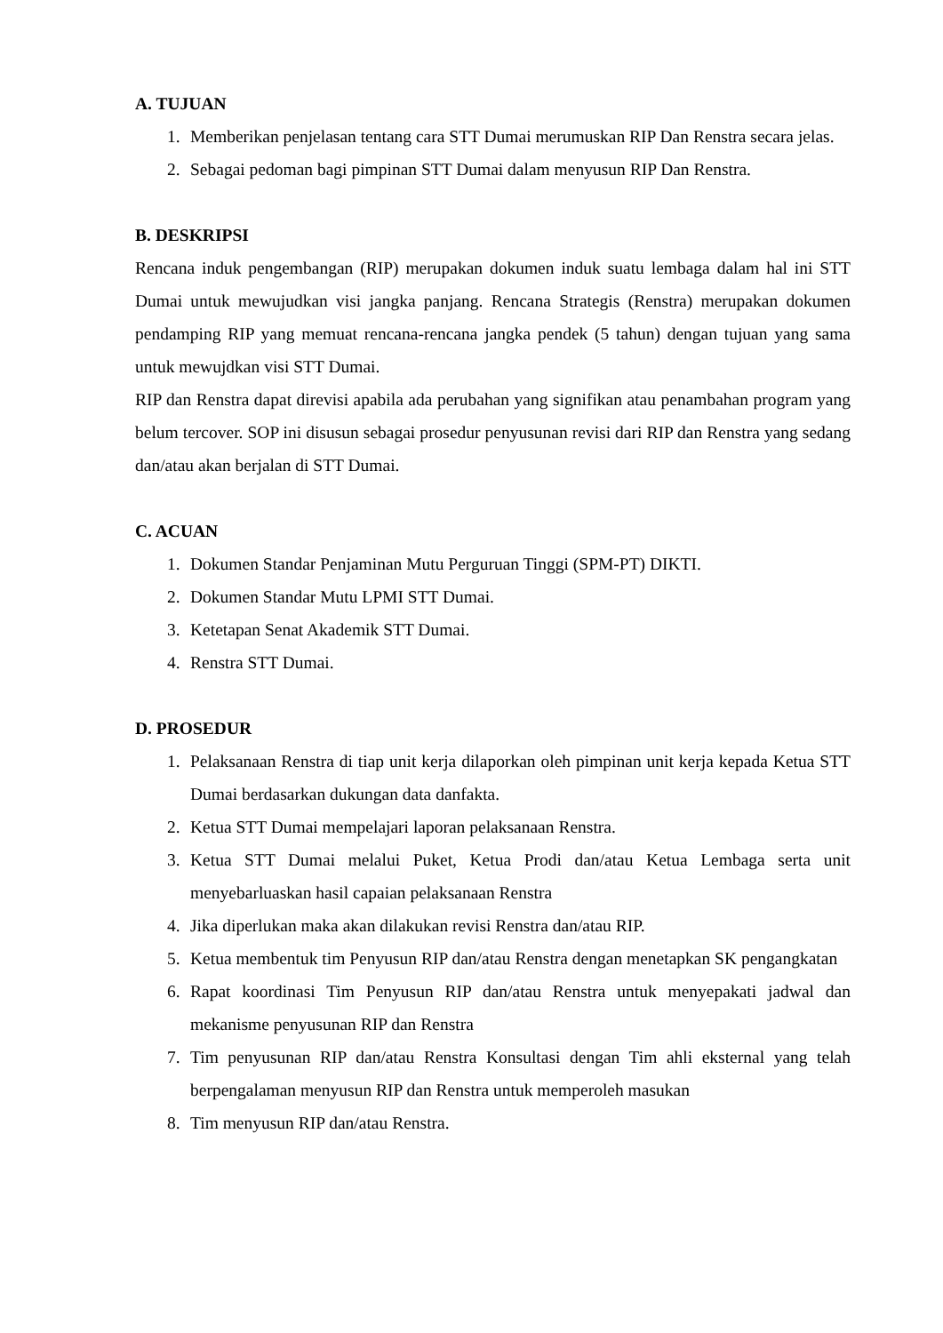A. TUJUAN
1. Memberikan penjelasan tentang cara STT Dumai merumuskan RIP Dan Renstra secara jelas.
2. Sebagai pedoman bagi pimpinan STT Dumai dalam menyusun RIP Dan Renstra.
B. DESKRIPSI
Rencana induk pengembangan (RIP) merupakan dokumen induk suatu lembaga dalam hal ini STT Dumai untuk mewujudkan visi jangka panjang. Rencana Strategis (Renstra) merupakan dokumen pendamping RIP yang memuat rencana-rencana jangka pendek (5 tahun) dengan tujuan yang sama untuk mewujdkan visi STT Dumai.
RIP dan Renstra dapat direvisi apabila ada perubahan yang signifikan atau penambahan program yang belum tercover. SOP ini disusun sebagai prosedur penyusunan revisi dari RIP dan Renstra yang sedang dan/atau akan berjalan di STT Dumai.
C. ACUAN
1. Dokumen Standar Penjaminan Mutu Perguruan Tinggi (SPM-PT) DIKTI.
2. Dokumen Standar Mutu LPMI STT Dumai.
3. Ketetapan Senat Akademik STT Dumai.
4. Renstra STT Dumai.
D. PROSEDUR
1. Pelaksanaan Renstra di tiap unit kerja dilaporkan oleh pimpinan unit kerja kepada Ketua STT Dumai berdasarkan dukungan data danfakta.
2. Ketua STT Dumai mempelajari laporan pelaksanaan Renstra.
3. Ketua STT Dumai melalui Puket, Ketua Prodi dan/atau Ketua Lembaga serta unit menyebarluaskan hasil capaian pelaksanaan Renstra
4. Jika diperlukan maka akan dilakukan revisi Renstra dan/atau RIP.
5. Ketua membentuk tim Penyusun RIP dan/atau Renstra dengan menetapkan SK pengangkatan
6. Rapat koordinasi Tim Penyusun RIP dan/atau Renstra untuk menyepakati jadwal dan mekanisme penyusunan RIP dan Renstra
7. Tim penyusunan RIP dan/atau Renstra Konsultasi dengan Tim ahli eksternal yang telah berpengalaman menyusun RIP dan Renstra untuk memperoleh masukan
8. Tim menyusun RIP dan/atau Renstra.